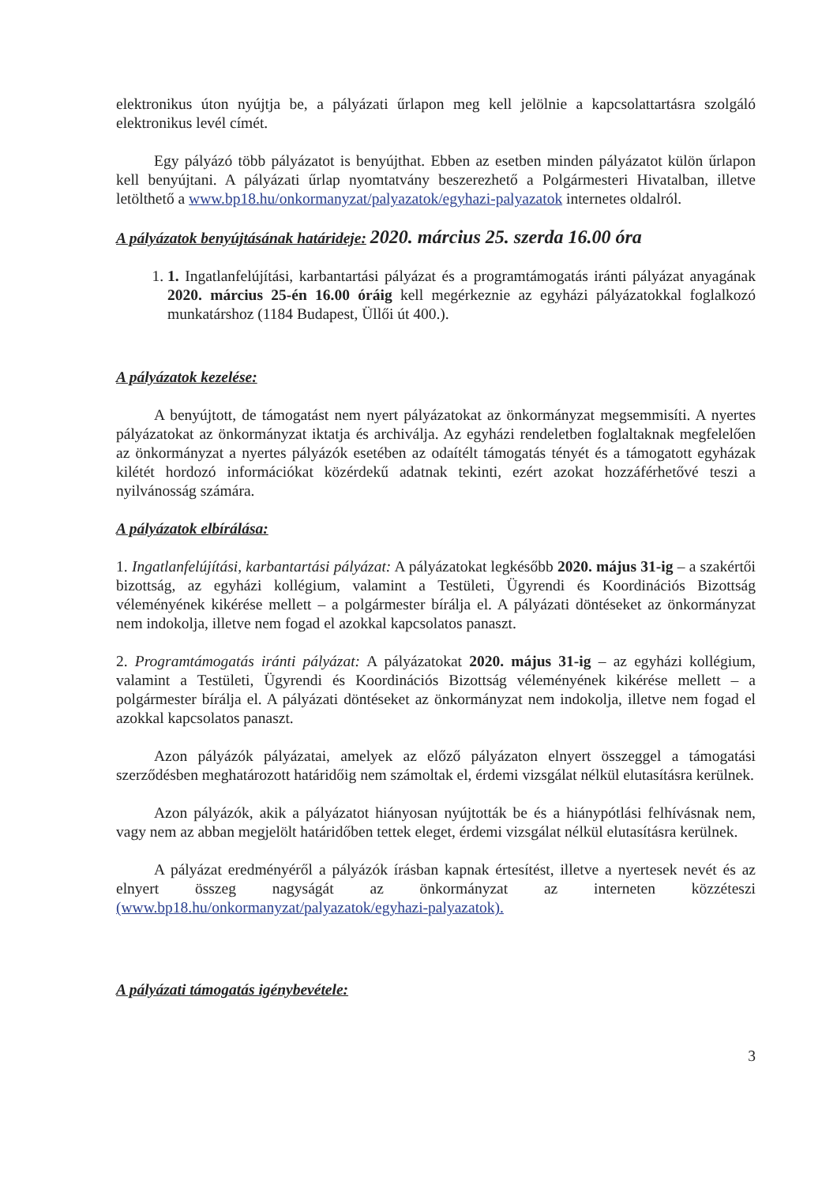elektronikus úton nyújtja be, a pályázati űrlapon meg kell jelölnie a kapcsolattartásra szolgáló elektronikus levél címét.
Egy pályázó több pályázatot is benyújthat. Ebben az esetben minden pályázatot külön űrlapon kell benyújtani. A pályázati űrlap nyomtatvány beszerezhető a Polgármesteri Hivatalban, illetve letölthető a www.bp18.hu/onkormanyzat/palyazatok/egyhazi-palyazatok internetes oldalról.
A pályázatok benyújtásának határideje: 2020. március 25. szerda 16.00 óra
1. 1. Ingatlanfelújítási, karbantartási pályázat és a programtámogatás iránti pályázat anyagának 2020. március 25-én 16.00 óráig kell megérkeznie az egyházi pályázatokkal foglalkozó munkatárshoz (1184 Budapest, Üllői út 400.).
A pályázatok kezelése:
A benyújtott, de támogatást nem nyert pályázatokat az önkormányzat megsemmisíti. A nyertes pályázatokat az önkormányzat iktatja és archiválja. Az egyházi rendeletben foglaltaknak megfelelően az önkormányzat a nyertes pályázók esetében az odaítélt támogatás tényét és a támogatott egyházak kilétét hordozó információkat közérdekű adatnak tekinti, ezért azokat hozzáférhetővé teszi a nyilvánosság számára.
A pályázatok elbírálása:
1. Ingatlanfelújítási, karbantartási pályázat: A pályázatokat legkésőbb 2020. május 31-ig – a szakértői bizottság, az egyházi kollégium, valamint a Testületi, Ügyrendi és Koordinációs Bizottság véleményének kikérése mellett – a polgármester bírálja el. A pályázati döntéseket az önkormányzat nem indokolja, illetve nem fogad el azokkal kapcsolatos panaszt.
2. Programtámogatás iránti pályázat: A pályázatokat 2020. május 31-ig – az egyházi kollégium, valamint a Testületi, Ügyrendi és Koordinációs Bizottság véleményének kikérése mellett – a polgármester bírálja el. A pályázati döntéseket az önkormányzat nem indokolja, illetve nem fogad el azokkal kapcsolatos panaszt.
Azon pályázók pályázatai, amelyek az előző pályázaton elnyert összeggel a támogatási szerződésben meghatározott határidőig nem számoltak el, érdemi vizsgálat nélkül elutasításra kerülnek.
Azon pályázók, akik a pályázatot hiányosan nyújtották be és a hiánypótlási felhívásnak nem, vagy nem az abban megjelölt határidőben tettek eleget, érdemi vizsgálat nélkül elutasításra kerülnek.
A pályázat eredményéről a pályázók írásban kapnak értesítést, illetve a nyertesek nevét és az elnyert összeg nagyságát az önkormányzat az interneten közzéteszi (www.bp18.hu/onkormanyzat/palyazatok/egyhazi-palyazatok).
A pályázati támogatás igénybevétele:
3